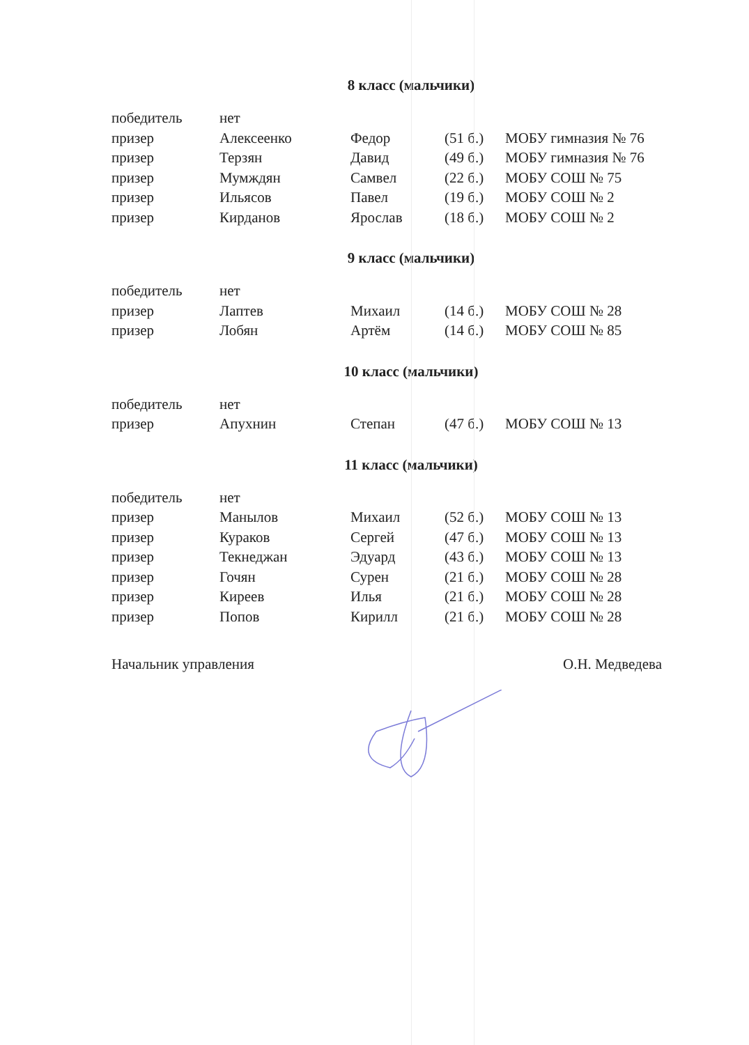8 класс (мальчики)
| победитель | нет | | | |
| призер | Алексеенко | Федор | (51 б.) | МОБУ гимназия № 76 |
| призер | Терзян | Давид | (49 б.) | МОБУ гимназия № 76 |
| призер | Мумждян | Самвел | (22 б.) | МОБУ СОШ № 75 |
| призер | Ильясов | Павел | (19 б.) | МОБУ СОШ № 2 |
| призер | Кирданов | Ярослав | (18 б.) | МОБУ СОШ № 2 |
9 класс (мальчики)
| победитель | нет | | | |
| призер | Лаптев | Михаил | (14 б.) | МОБУ СОШ № 28 |
| призер | Лобян | Артём | (14 б.) | МОБУ СОШ № 85 |
10 класс (мальчики)
| победитель | нет | | | |
| призер | Апухнин | Степан | (47 б.) | МОБУ СОШ № 13 |
11 класс (мальчики)
| победитель | нет | | | |
| призер | Манылов | Михаил | (52 б.) | МОБУ СОШ № 13 |
| призер | Кураков | Сергей | (47 б.) | МОБУ СОШ № 13 |
| призер | Текнеджан | Эдуард | (43 б.) | МОБУ СОШ № 13 |
| призер | Гочян | Сурен | (21 б.) | МОБУ СОШ № 28 |
| призер | Киреев | Илья | (21 б.) | МОБУ СОШ № 28 |
| призер | Попов | Кирилл | (21 б.) | МОБУ СОШ № 28 |
Начальник управления О.Н. Медведева